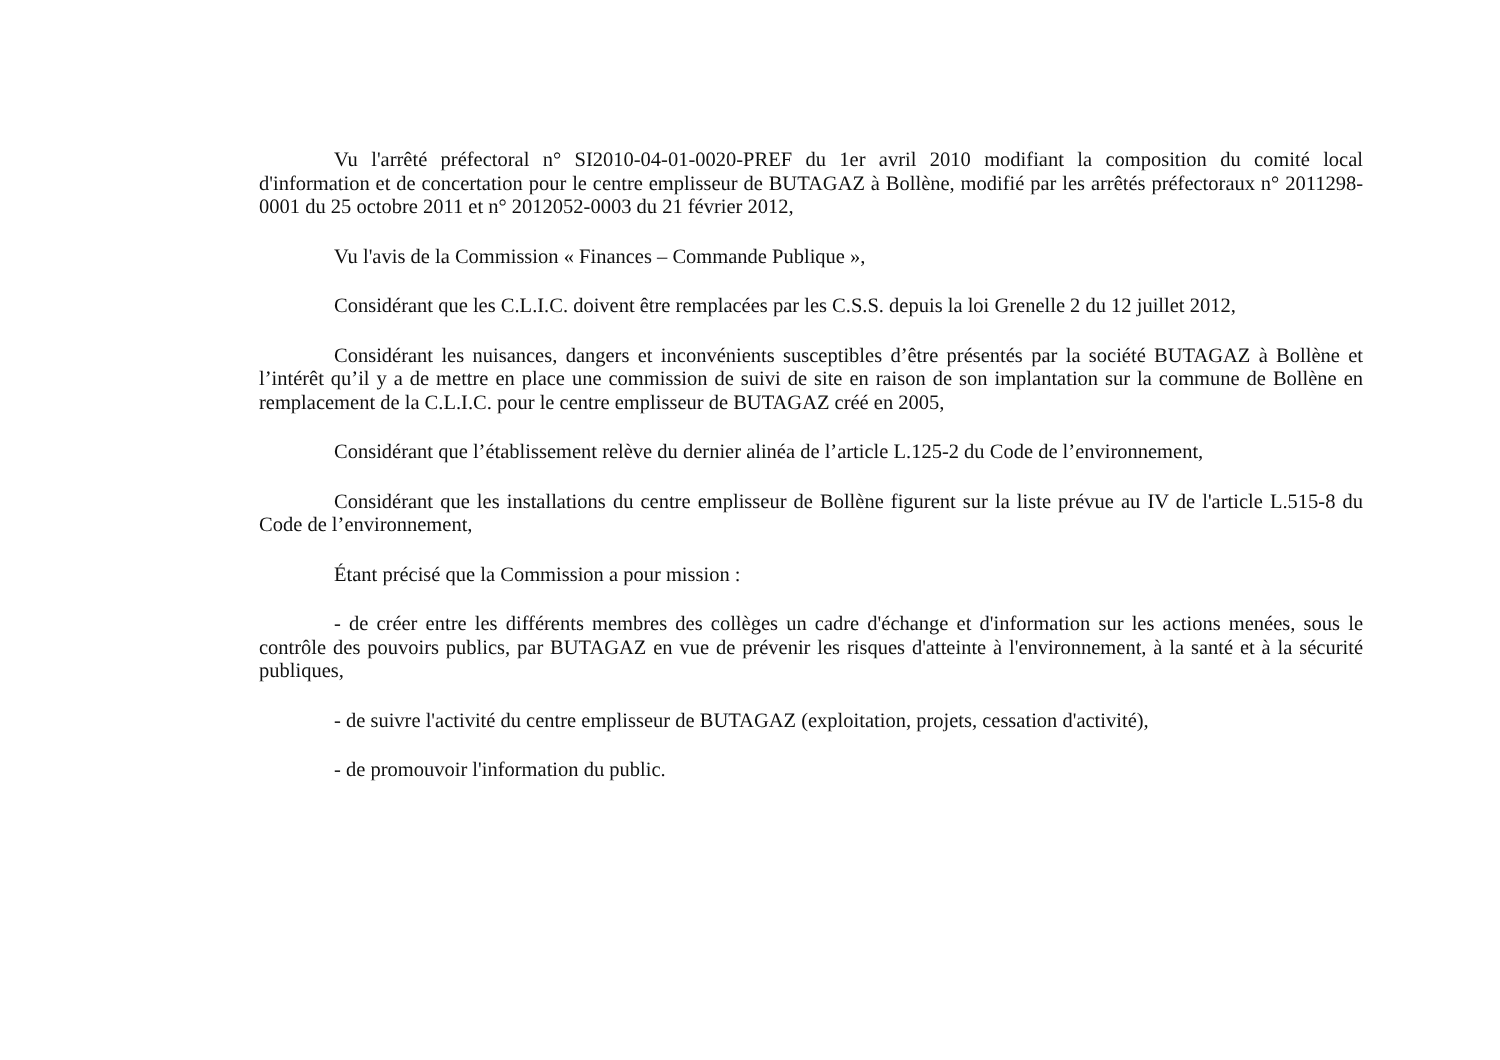Vu l'arrêté préfectoral n° SI2010-04-01-0020-PREF du 1er avril 2010 modifiant la composition du comité local d'information et de concertation pour le centre emplisseur de BUTAGAZ à Bollène, modifié par les arrêtés préfectoraux n° 2011298-0001 du 25 octobre 2011 et n° 2012052-0003 du 21 février 2012,
Vu l'avis de la Commission « Finances – Commande Publique »,
Considérant que les C.L.I.C. doivent être remplacées par les C.S.S. depuis la loi Grenelle 2 du 12 juillet 2012,
Considérant les nuisances, dangers et inconvénients susceptibles d’être présentés par la société BUTAGAZ à Bollène et l’intérêt qu’il y a de mettre en place une commission de suivi de site en raison de son implantation sur la commune de Bollène en remplacement de la C.L.I.C. pour le centre emplisseur de BUTAGAZ créé en 2005,
Considérant que l’établissement relève du dernier alinéa de l’article L.125-2 du Code de l’environnement,
Considérant que les installations du centre emplisseur de Bollène figurent sur la liste prévue au IV de l'article L.515-8 du Code de l’environnement,
Étant précisé que la Commission a pour mission :
- de créer entre les différents membres des collèges un cadre d'échange et d'information sur les actions menées, sous le contrôle des pouvoirs publics, par BUTAGAZ en vue de prévenir les risques d'atteinte à l'environnement, à la santé et à la sécurité publiques,
- de suivre l'activité du centre emplisseur de BUTAGAZ (exploitation, projets, cessation d'activité),
- de promouvoir l'information du public.